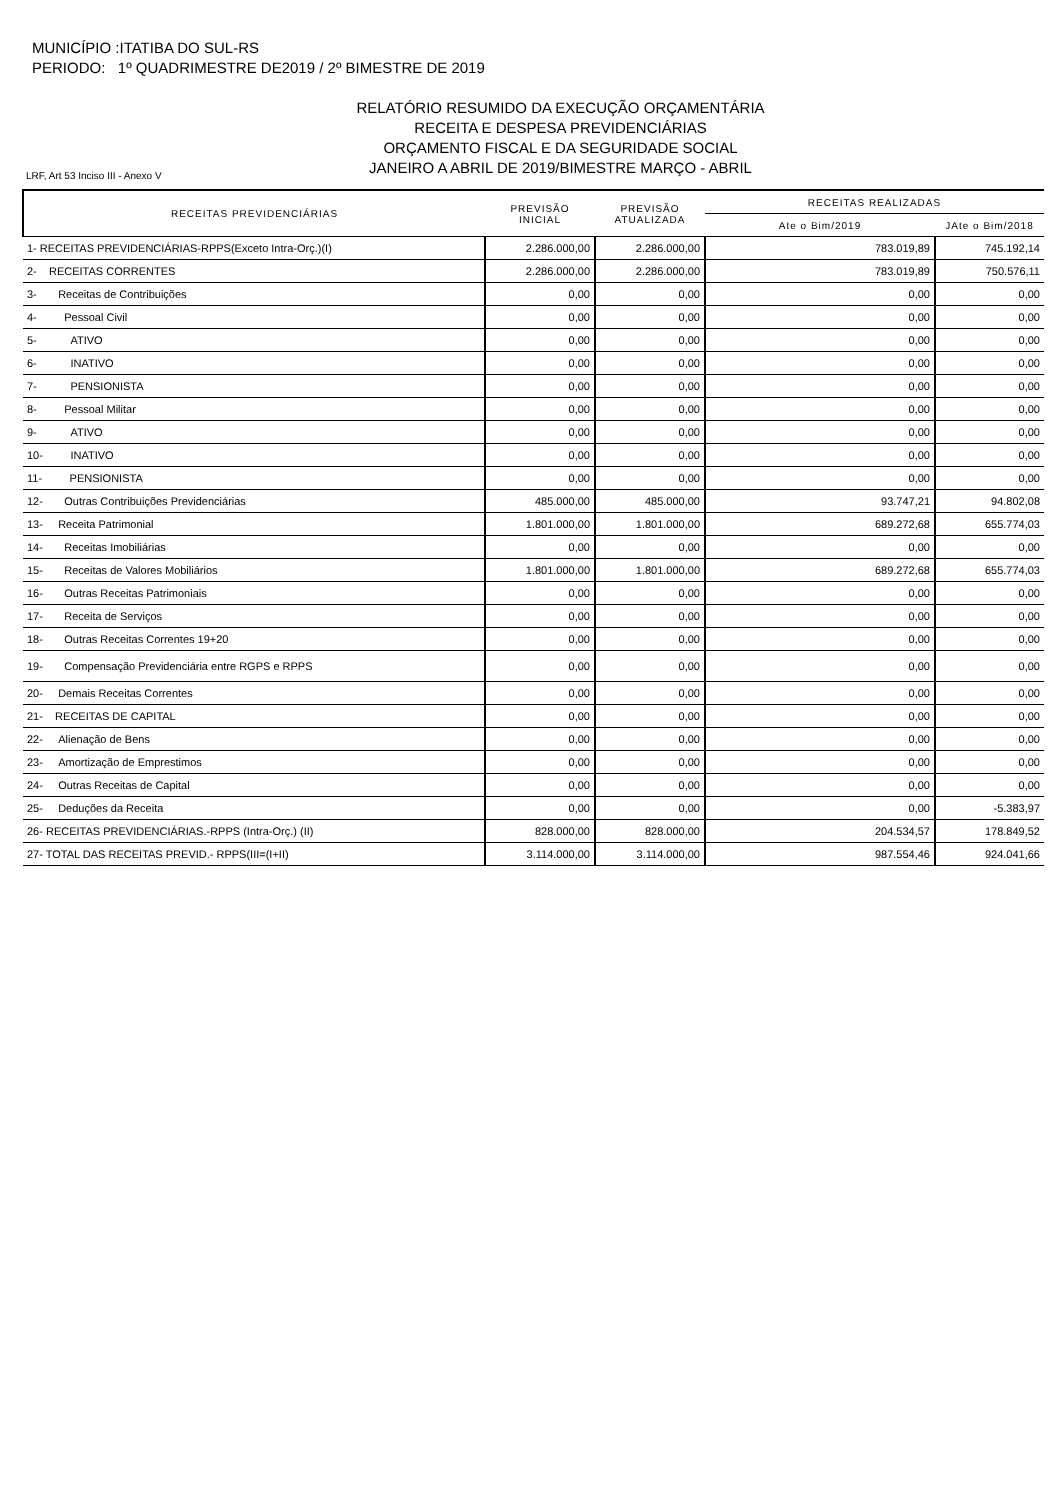MUNICÍPIO :ITATIBA DO SUL-RS
PERIODO: 1º QUADRIMESTRE DE2019 / 2º BIMESTRE DE 2019
RELATÓRIO RESUMIDO DA EXECUÇÃO ORÇAMENTÁRIA
RECEITA E DESPESA PREVIDENCIÁRIAS
ORÇAMENTO FISCAL E DA SEGURIDADE SOCIAL
JANEIRO A ABRIL DE 2019/BIMESTRE MARÇO - ABRIL
LRF, Art 53 Inciso III - Anexo V
| RECEITAS PREVIDENCIÁRIAS | PREVISÃO INICIAL | PREVISÃO ATUALIZADA | RECEITAS REALIZADAS | |
| --- | --- | --- | --- | --- |
| | | | Ate o Bim/2019 | JAte o Bim/2018 |
| 1- RECEITAS PREVIDENCIÁRIAS-RPPS(Exceto Intra-Orç.)(I) | 2.286.000,00 | 2.286.000,00 | 783.019,89 | 745.192,14 |
| 2- RECEITAS CORRENTES | 2.286.000,00 | 2.286.000,00 | 783.019,89 | 750.576,11 |
| 3- Receitas de Contribuições | 0,00 | 0,00 | 0,00 | 0,00 |
| 4- Pessoal Civil | 0,00 | 0,00 | 0,00 | 0,00 |
| 5- ATIVO | 0,00 | 0,00 | 0,00 | 0,00 |
| 6- INATIVO | 0,00 | 0,00 | 0,00 | 0,00 |
| 7- PENSIONISTA | 0,00 | 0,00 | 0,00 | 0,00 |
| 8- Pessoal Militar | 0,00 | 0,00 | 0,00 | 0,00 |
| 9- ATIVO | 0,00 | 0,00 | 0,00 | 0,00 |
| 10- INATIVO | 0,00 | 0,00 | 0,00 | 0,00 |
| 11- PENSIONISTA | 0,00 | 0,00 | 0,00 | 0,00 |
| 12- Outras Contribuições Previdenciárias | 485.000,00 | 485.000,00 | 93.747,21 | 94.802,08 |
| 13- Receita Patrimonial | 1.801.000,00 | 1.801.000,00 | 689.272,68 | 655.774,03 |
| 14- Receitas Imobiliárias | 0,00 | 0,00 | 0,00 | 0,00 |
| 15- Receitas de Valores Mobiliários | 1.801.000,00 | 1.801.000,00 | 689.272,68 | 655.774,03 |
| 16- Outras Receitas Patrimoniais | 0,00 | 0,00 | 0,00 | 0,00 |
| 17- Receita de Serviços | 0,00 | 0,00 | 0,00 | 0,00 |
| 18- Outras Receitas Correntes 19+20 | 0,00 | 0,00 | 0,00 | 0,00 |
| 19- Compensação Previdenciária entre RGPS e RPPS | 0,00 | 0,00 | 0,00 | 0,00 |
| 20- Demais Receitas Correntes | 0,00 | 0,00 | 0,00 | 0,00 |
| 21- RECEITAS DE CAPITAL | 0,00 | 0,00 | 0,00 | 0,00 |
| 22- Alienação de Bens | 0,00 | 0,00 | 0,00 | 0,00 |
| 23- Amortização de Emprestimos | 0,00 | 0,00 | 0,00 | 0,00 |
| 24- Outras Receitas de Capital | 0,00 | 0,00 | 0,00 | 0,00 |
| 25- Deduções da Receita | 0,00 | 0,00 | 0,00 | -5.383,97 |
| 26- RECEITAS PREVIDENCIÁRIAS.-RPPS (Intra-Orç.) (II) | 828.000,00 | 828.000,00 | 204.534,57 | 178.849,52 |
| 27- TOTAL DAS RECEITAS PREVID.- RPPS(III=(I+II) | 3.114.000,00 | 3.114.000,00 | 987.554,46 | 924.041,66 |